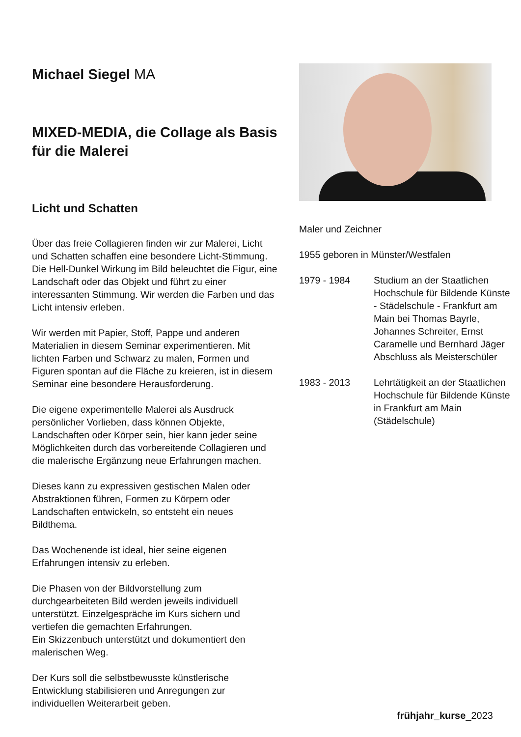Michael Siegel MA
MIXED-MEDIA, die Collage als Basis für die Malerei
Licht und Schatten
Über das freie Collagieren finden wir zur Malerei, Licht und Schatten schaffen eine besondere Licht-Stimmung. Die Hell-Dunkel Wirkung im Bild beleuchtet die Figur, eine Landschaft oder das Objekt und führt zu einer interessanten Stimmung. Wir werden die Farben und das Licht intensiv erleben.
Wir werden mit Papier, Stoff, Pappe und anderen Materialien in diesem Seminar experimentieren. Mit lichten Farben und Schwarz zu malen, Formen und Figuren spontan auf die Fläche zu kreieren, ist in diesem Seminar eine besondere Herausforderung.
Die eigene experimentelle Malerei als Ausdruck persönlicher Vorlieben, dass können Objekte, Landschaften oder Körper sein, hier kann jeder seine Möglichkeiten durch das vorbereitende Collagieren und die malerische Ergänzung neue Erfahrungen machen.
Dieses kann zu expressiven gestischen Malen oder Abstraktionen führen, Formen zu Körpern oder Landschaften entwickeln, so entsteht ein neues Bildthema.
Das Wochenende ist ideal, hier seine eigenen Erfahrungen intensiv zu erleben.
Die Phasen von der Bildvorstellung zum durchgearbeiteten Bild werden jeweils individuell unterstützt. Einzelgespräche im Kurs sichern und vertiefen die gemachten Erfahrungen.
Ein Skizzenbuch unterstützt und dokumentiert den malerischen Weg.
Der Kurs soll die selbstbewusste künstlerische Entwicklung stabilisieren und Anregungen zur individuellen Weiterarbeit geben.
Maler und Zeichner
1955 geboren in Münster/Westfalen
1979 - 1984 Studium an der Staatlichen Hochschule für Bildende Künste - Städelschule - Frankfurt am Main bei Thomas Bayrle, Johannes Schreiter, Ernst Caramelle und Bernhard Jäger Abschluss als Meisterschüler
1983 - 2013 Lehrtätigkeit an der Staatlichen Hochschule für Bildende Künste in Frankfurt am Main (Städelschule)
frühjahr_kurse_2023